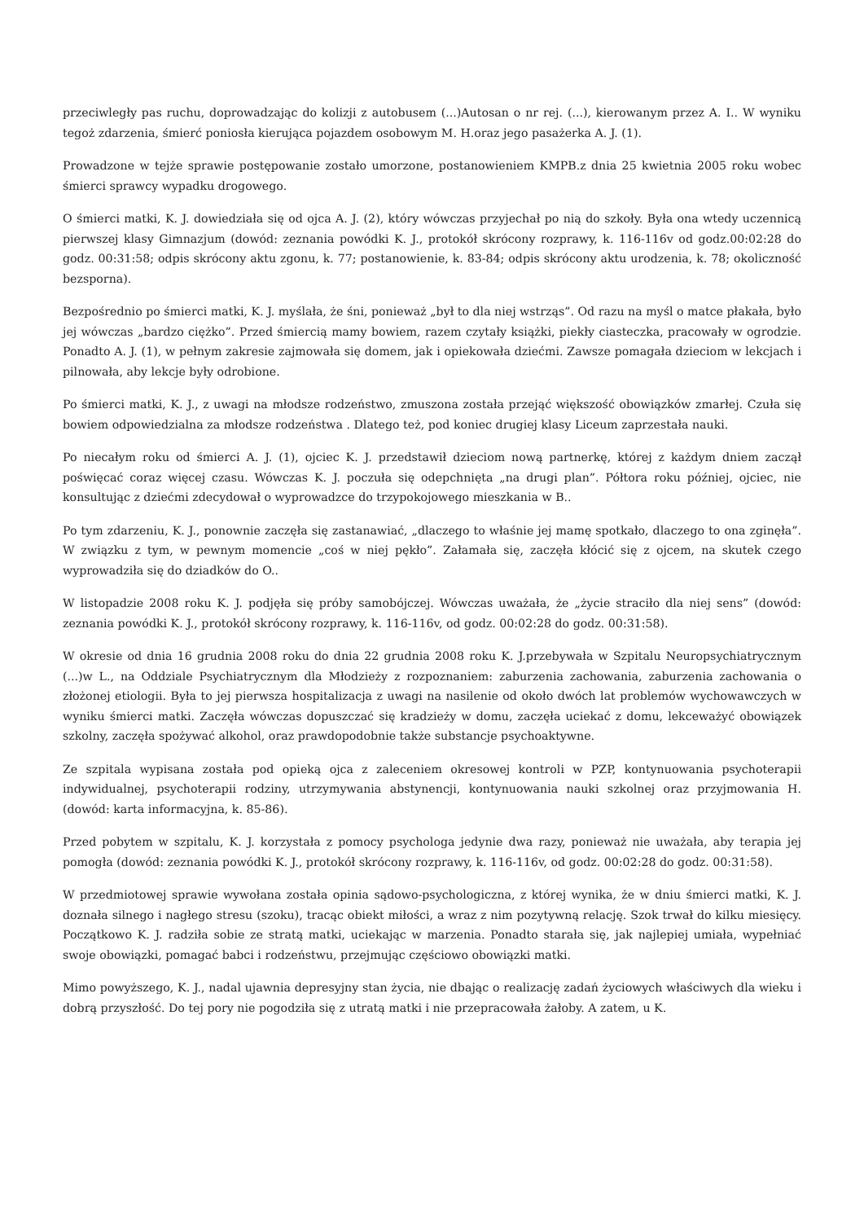przeciwległy pas ruchu, doprowadzając do kolizji z autobusem (...)Autosan o nr rej. (...), kierowanym przez A. I.. W wyniku tegoż zdarzenia, śmierć poniosła kierująca pojazdem osobowym M. H.oraz jego pasażerka A. J. (1).
Prowadzone w tejże sprawie postępowanie zostało umorzone, postanowieniem KMPB.z dnia 25 kwietnia 2005 roku wobec śmierci sprawcy wypadku drogowego.
O śmierci matki, K. J. dowiedziała się od ojca A. J. (2), który wówczas przyjechał po nią do szkoły. Była ona wtedy uczennicą pierwszej klasy Gimnazjum (dowód: zeznania powódki K. J., protokół skrócony rozprawy, k. 116-116v od godz.00:02:28 do godz. 00:31:58; odpis skrócony aktu zgonu, k. 77; postanowienie, k. 83-84; odpis skrócony aktu urodzenia, k. 78; okoliczność bezsporna).
Bezpośrednio po śmierci matki, K. J. myślała, że śni, ponieważ „był to dla niej wstrząs”. Od razu na myśl o matce płakała, było jej wówczas „bardzo ciężko”. Przed śmiercią mamy bowiem, razem czytały książki, piekły ciasteczka, pracowały w ogrodzie. Ponadto A. J. (1), w pełnym zakresie zajmowała się domem, jak i opiekowała dziećmi. Zawsze pomagała dzieciom w lekcjach i pilnowała, aby lekcje były odrobione.
Po śmierci matki, K. J., z uwagi na młodsze rodzeństwo, zmuszona została przejąć większość obowiązków zmarłej. Czuła się bowiem odpowiedzialna za młodsze rodzeństwa . Dlatego też, pod koniec drugiej klasy Liceum zaprzestała nauki.
Po niecałym roku od śmierci A. J. (1), ojciec K. J. przedstawił dzieciom nową partnerkę, której z każdym dniem zaczął poświęcać coraz więcej czasu. Wówczas K. J. poczuła się odepchnięta „na drugi plan”. Półtora roku później, ojciec, nie konsultując z dziećmi zdecydował o wyprowadzce do trzypokojowego mieszkania w B..
Po tym zdarzeniu, K. J., ponownie zaczęła się zastanawiać, „dlaczego to właśnie jej mamę spotkało, dlaczego to ona zginęła”. W związku z tym, w pewnym momencie „coś w niej pękło”. Załamała się, zaczęła kłócić się z ojcem, na skutek czego wyprowadziła się do dziadków do O..
W listopadzie 2008 roku K. J. podjęła się próby samobójczej. Wówczas uważała, że „życie straciło dla niej sens” (dowód: zeznania powódki K. J., protokół skrócony rozprawy, k. 116-116v, od godz. 00:02:28 do godz. 00:31:58).
W okresie od dnia 16 grudnia 2008 roku do dnia 22 grudnia 2008 roku K. J.przebywała w Szpitalu Neuropsychiatrycznym (...)w L., na Oddziale Psychiatrycznym dla Młodzieży z rozpoznaniem: zaburzenia zachowania, zaburzenia zachowania o złożonej etiologii. Była to jej pierwsza hospitalizacja z uwagi na nasilenie od około dwóch lat problemów wychowawczych w wyniku śmierci matki. Zaczęła wówczas dopuszczać się kradzieży w domu, zaczęła uciekać z domu, lekceważyć obowiązek szkolny, zaczęła spożywać alkohol, oraz prawdopodobnie także substancje psychoaktywne.
Ze szpitala wypisana została pod opieką ojca z zaleceniem okresowej kontroli w PZP, kontynuowania psychoterapii indywidualnej, psychoterapii rodziny, utrzymywania abstynencji, kontynuowania nauki szkolnej oraz przyjmowania H. (dowód: karta informacyjna, k. 85-86).
Przed pobytem w szpitalu, K. J. korzystała z pomocy psychologa jedynie dwa razy, ponieważ nie uważała, aby terapia jej pomogła (dowód: zeznania powódki K. J., protokół skrócony rozprawy, k. 116-116v, od godz. 00:02:28 do godz. 00:31:58).
W przedmiotowej sprawie wywołana została opinia sądowo-psychologiczna, z której wynika, że w dniu śmierci matki, K. J. doznała silnego i nagłego stresu (szoku), tracąc obiekt miłości, a wraz z nim pozytywną relację. Szok trwał do kilku miesięcy. Początkowo K. J. radziła sobie ze stratą matki, uciekając w marzenia. Ponadto starała się, jak najlepiej umiała, wypełniać swoje obowiązki, pomagać babci i rodzeństwu, przejmując częściowo obowiązki matki.
Mimo powyższego, K. J., nadal ujawnia depresyjny stan życia, nie dbając o realizację zadań życiowych właściwych dla wieku i dobrą przyszłość. Do tej pory nie pogodziła się z utratą matki i nie przepracowała żałoby. A zatem, u K.